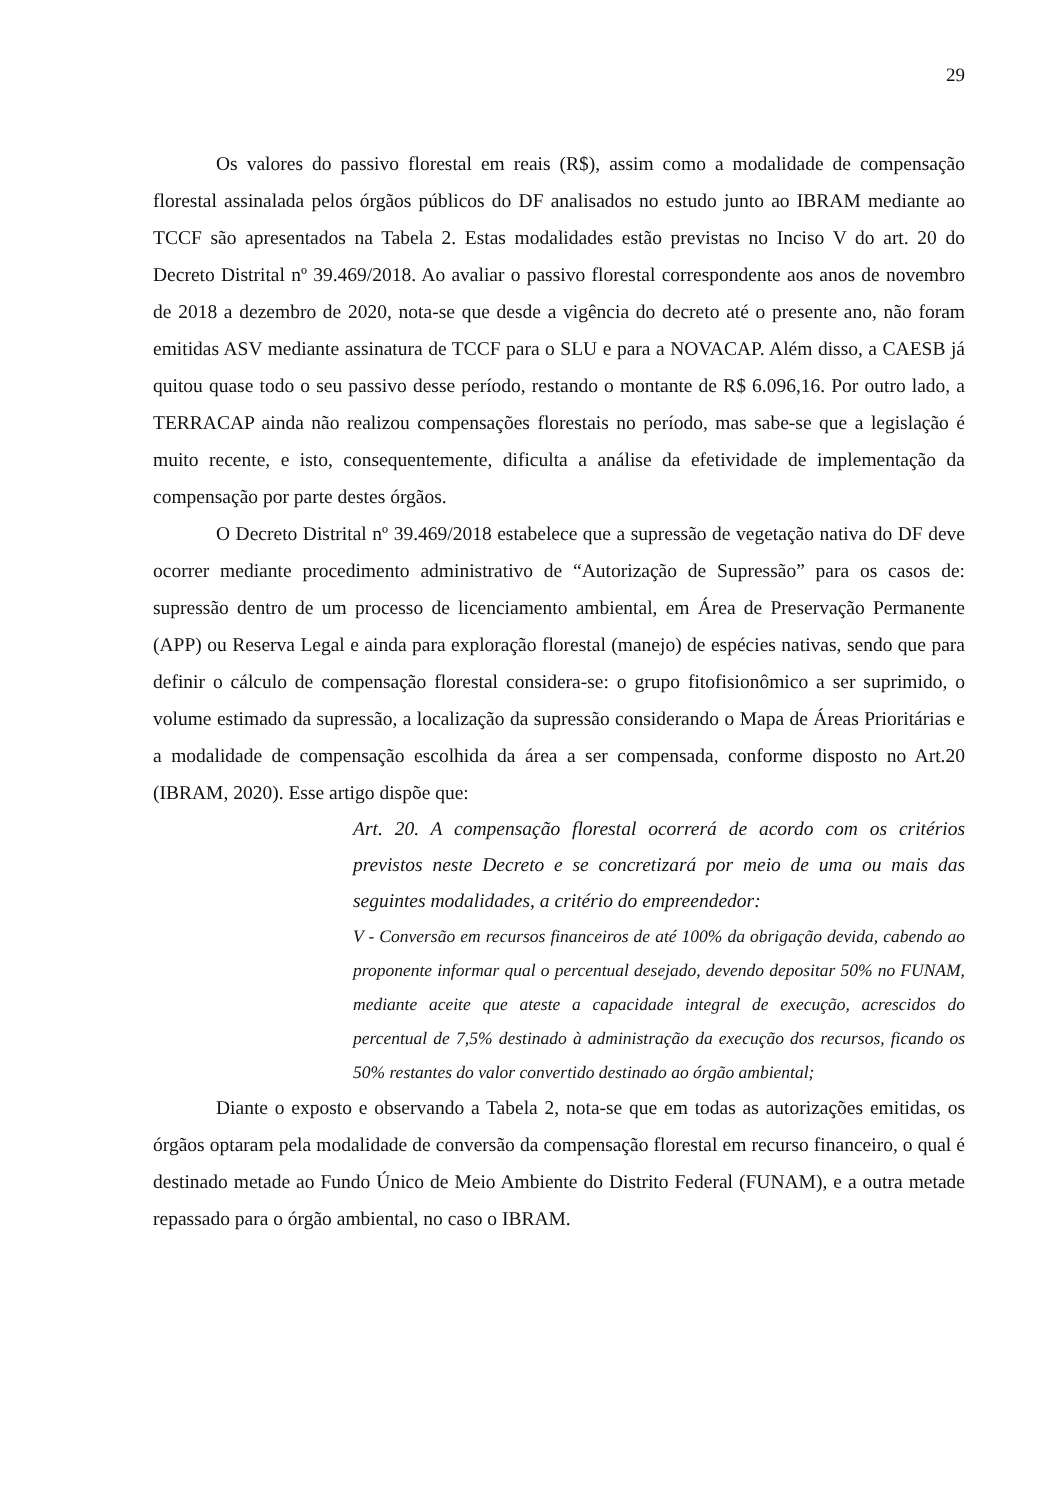29
Os valores do passivo florestal em reais (R$), assim como a modalidade de compensação florestal assinalada pelos órgãos públicos do DF analisados no estudo junto ao IBRAM mediante ao TCCF são apresentados na Tabela 2. Estas modalidades estão previstas no Inciso V do art. 20 do Decreto Distrital nº 39.469/2018. Ao avaliar o passivo florestal correspondente aos anos de novembro de 2018 a dezembro de 2020, nota-se que desde a vigência do decreto até o presente ano, não foram emitidas ASV mediante assinatura de TCCF para o SLU e para a NOVACAP. Além disso, a CAESB já quitou quase todo o seu passivo desse período, restando o montante de R$ 6.096,16. Por outro lado, a TERRACAP ainda não realizou compensações florestais no período, mas sabe-se que a legislação é muito recente, e isto, consequentemente, dificulta a análise da efetividade de implementação da compensação por parte destes órgãos.
O Decreto Distrital nº 39.469/2018 estabelece que a supressão de vegetação nativa do DF deve ocorrer mediante procedimento administrativo de “Autorização de Supressão” para os casos de: supressão dentro de um processo de licenciamento ambiental, em Área de Preservação Permanente (APP) ou Reserva Legal e ainda para exploração florestal (manejo) de espécies nativas, sendo que para definir o cálculo de compensação florestal considera-se: o grupo fitofisionômico a ser suprimido, o volume estimado da supressão, a localização da supressão considerando o Mapa de Áreas Prioritárias e a modalidade de compensação escolhida da área a ser compensada, conforme disposto no Art.20 (IBRAM, 2020). Esse artigo dispõe que:
Art. 20. A compensação florestal ocorrerá de acordo com os critérios previstos neste Decreto e se concretizará por meio de uma ou mais das seguintes modalidades, a critério do empreendedor:
V - Conversão em recursos financeiros de até 100% da obrigação devida, cabendo ao proponente informar qual o percentual desejado, devendo depositar 50% no FUNAM, mediante aceite que ateste a capacidade integral de execução, acrescidos do percentual de 7,5% destinado à administração da execução dos recursos, ficando os 50% restantes do valor convertido destinado ao órgão ambiental;
Diante o exposto e observando a Tabela 2, nota-se que em todas as autorizações emitidas, os órgãos optaram pela modalidade de conversão da compensação florestal em recurso financeiro, o qual é destinado metade ao Fundo Único de Meio Ambiente do Distrito Federal (FUNAM), e a outra metade repassado para o órgão ambiental, no caso o IBRAM.